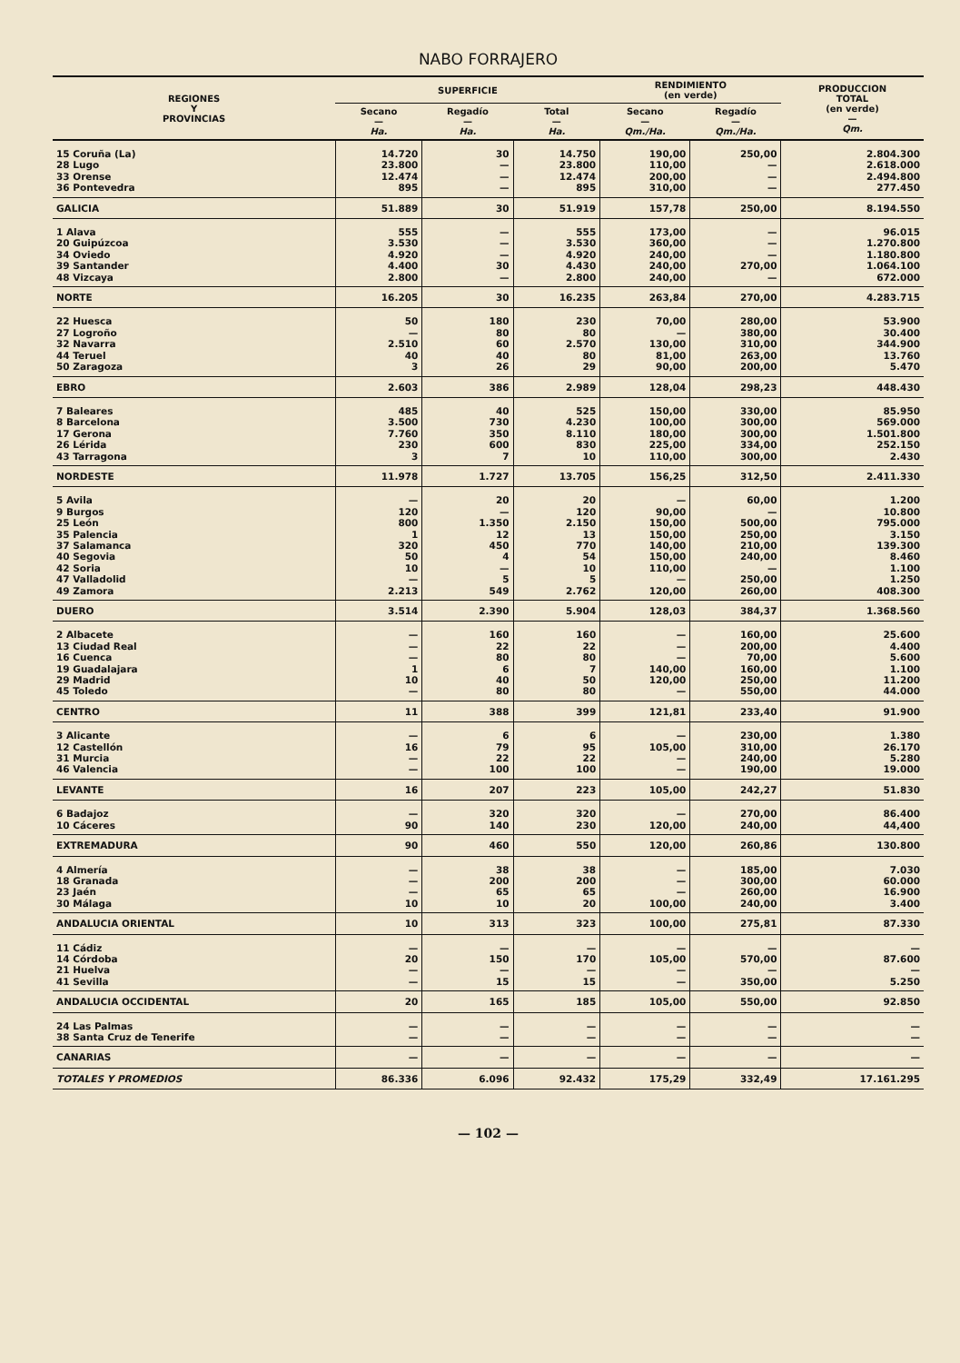NABO FORRAJERO
| REGIONES Y PROVINCIAS | SUPERFICIE | | | RENDIMIENTO (en verde) | | PRODUCCION TOTAL (en verde) — Qm. |
| --- | --- | --- | --- | --- | --- | --- |
| | Secano — Ha. | Regadío — Ha. | Total — Ha. | Secano — Qm./Ha. | Regadío — Qm./Ha. | |
| 15 Coruña (La) 28 Lugo 33 Orense 36 Pontevedra | 14.720 23.800 12.474 895 | 30 — — — | 14.750 23.800 12.474 895 | 190,00 110,00 200,00 310,00 | 250,00 — — — | 2.804.300 2.618.000 2.494.800 277.450 |
| GALICIA | 51.889 | 30 | 51.919 | 157,78 | 250,00 | 8.194.550 |
| 1 Alava 20 Guipúzcoa 34 Oviedo 39 Santander 48 Vizcaya | 555 3.530 4.920 4.400 2.800 | — — — 30 — | 555 3.530 4.920 4.430 2.800 | 173,00 360,00 240,00 240,00 240,00 | — — — 270,00 — | 96.015 1.270.800 1.180.800 1.064.100 672.000 |
| NORTE | 16.205 | 30 | 16.235 | 263,84 | 270,00 | 4.283.715 |
| 22 Huesca 27 Logroño 32 Navarra 44 Teruel 50 Zaragoza | 50 — 2.510 40 3 | 180 80 60 40 26 | 230 80 2.570 80 29 | 70,00 — 130,00 81,00 90,00 | 280,00 380,00 310,00 263,00 200,00 | 53.900 30.400 344.900 13.760 5.470 |
| EBRO | 2.603 | 386 | 2.989 | 128,04 | 298,23 | 448.430 |
| 7 Baleares 8 Barcelona 17 Gerona 26 Lérida 43 Tarragona | 485 3.500 7.760 230 3 | 40 730 350 600 7 | 525 4.230 8.110 830 10 | 150,00 100,00 180,00 225,00 110,00 | 330,00 300,00 300,00 334,00 300,00 | 85.950 569.000 1.501.800 252.150 2.430 |
| NORDESTE | 11.978 | 1.727 | 13.705 | 156,25 | 312,50 | 2.411.330 |
| 5 Avila 9 Burgos 25 León 35 Palencia 37 Salamanca 40 Segovia 42 Soria 47 Valladolid 49 Zamora | — 120 800 1 320 50 10 — 2.213 | 20 — 1.350 12 450 4 — 5 549 | 20 120 2.150 13 770 54 10 5 2.762 | — 90,00 150,00 150,00 140,00 150,00 110,00 — 120,00 | 60,00 — 500,00 250,00 210,00 240,00 — 250,00 260,00 | 1.200 10.800 795.000 3.150 139.300 8.460 1.100 1.250 408.300 |
| DUERO | 3.514 | 2.390 | 5.904 | 128,03 | 384,37 | 1.368.560 |
| 2 Albacete 13 Ciudad Real 16 Cuenca 19 Guadalajara 29 Madrid 45 Toledo | — — — 1 10 — | 160 22 80 6 40 80 | 160 22 80 7 50 80 | — — — 140,00 120,00 — | 160,00 200,00 70,00 160,00 250,00 550,00 | 25.600 4.400 5.600 1.100 11.200 44.000 |
| CENTRO | 11 | 388 | 399 | 121,81 | 233,40 | 91.900 |
| 3 Alicante 12 Castellón 31 Murcia 46 Valencia | — 16 — — | 6 79 22 100 | 6 95 22 100 | — 105,00 — — | 230,00 310,00 240,00 190,00 | 1.380 26.170 5.280 19.000 |
| LEVANTE | 16 | 207 | 223 | 105,00 | 242,27 | 51.830 |
| 6 Badajoz 10 Cáceres | — 90 | 320 140 | 320 230 | — 120,00 | 270,00 240,00 | 86.400 44,400 |
| EXTREMADURA | 90 | 460 | 550 | 120,00 | 260,86 | 130.800 |
| 4 Almería 18 Granada 23 Jaén 30 Málaga | — — — 10 | 38 200 65 10 | 38 200 65 20 | — — — 100,00 | 185,00 300,00 260,00 240,00 | 7.030 60.000 16.900 3.400 |
| ANDALUCIA ORIENTAL | 10 | 313 | 323 | 100,00 | 275,81 | 87.330 |
| 11 Cádiz 14 Córdoba 21 Huelva 41 Sevilla | — 20 — — | — 150 — 15 | — 170 — 15 | — 105,00 — — | — 570,00 — 350,00 | — 87.600 — 5.250 |
| ANDALUCIA OCCIDENTAL | 20 | 165 | 185 | 105,00 | 550,00 | 92.850 |
| 24 Las Palmas 38 Santa Cruz de Tenerife | — — | — — | — — | — — | — — | — — |
| CANARIAS | — | — | — | — | — | — |
| TOTALES Y PROMEDIOS | 86.336 | 6.096 | 92.432 | 175,29 | 332,49 | 17.161.295 |
— 102 —